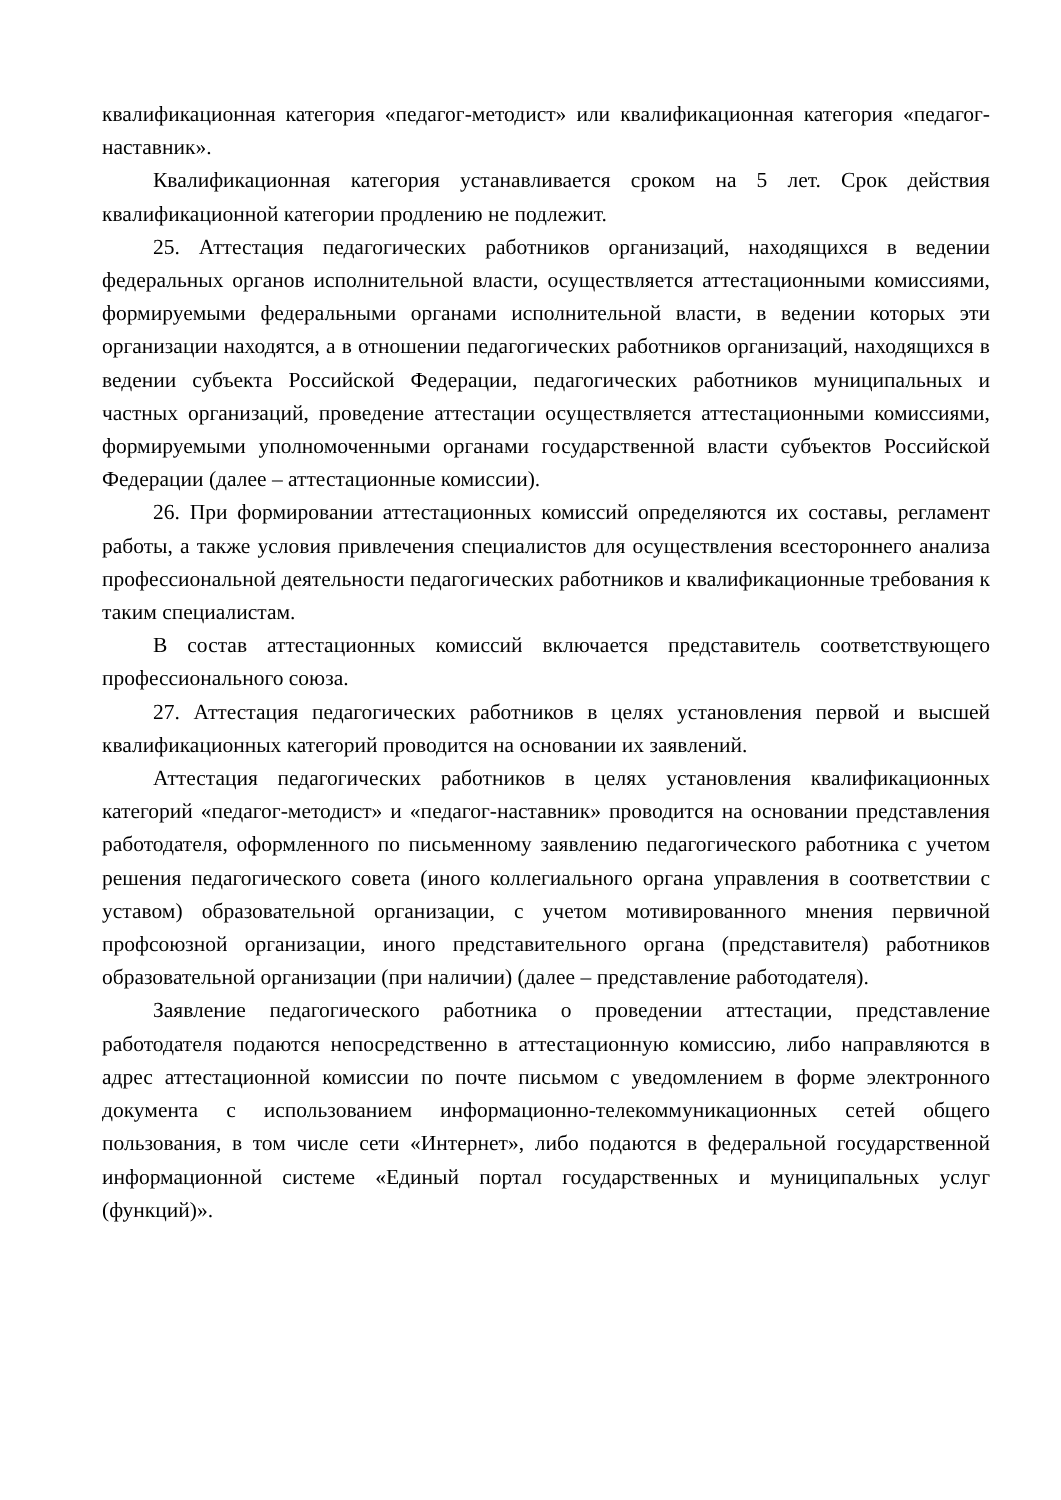квалификационная категория «педагог-методист» или квалификационная категория «педагог-наставник».
Квалификационная категория устанавливается сроком на 5 лет. Срок действия квалификационной категории продлению не подлежит.
25. Аттестация педагогических работников организаций, находящихся в ведении федеральных органов исполнительной власти, осуществляется аттестационными комиссиями, формируемыми федеральными органами исполнительной власти, в ведении которых эти организации находятся, а в отношении педагогических работников организаций, находящихся в ведении субъекта Российской Федерации, педагогических работников муниципальных и частных организаций, проведение аттестации осуществляется аттестационными комиссиями, формируемыми уполномоченными органами государственной власти субъектов Российской Федерации (далее – аттестационные комиссии).
26. При формировании аттестационных комиссий определяются их составы, регламент работы, а также условия привлечения специалистов для осуществления всестороннего анализа профессиональной деятельности педагогических работников и квалификационные требования к таким специалистам.
В состав аттестационных комиссий включается представитель соответствующего профессионального союза.
27. Аттестация педагогических работников в целях установления первой и высшей квалификационных категорий проводится на основании их заявлений.
Аттестация педагогических работников в целях установления квалификационных категорий «педагог-методист» и «педагог-наставник» проводится на основании представления работодателя, оформленного по письменному заявлению педагогического работника с учетом решения педагогического совета (иного коллегиального органа управления в соответствии с уставом) образовательной организации, с учетом мотивированного мнения первичной профсоюзной организации, иного представительного органа (представителя) работников образовательной организации (при наличии) (далее – представление работодателя).
Заявление педагогического работника о проведении аттестации, представление работодателя подаются непосредственно в аттестационную комиссию, либо направляются в адрес аттестационной комиссии по почте письмом с уведомлением в форме электронного документа с использованием информационно-телекоммуникационных сетей общего пользования, в том числе сети «Интернет», либо подаются в федеральной государственной информационной системе «Единый портал государственных и муниципальных услуг (функций)».